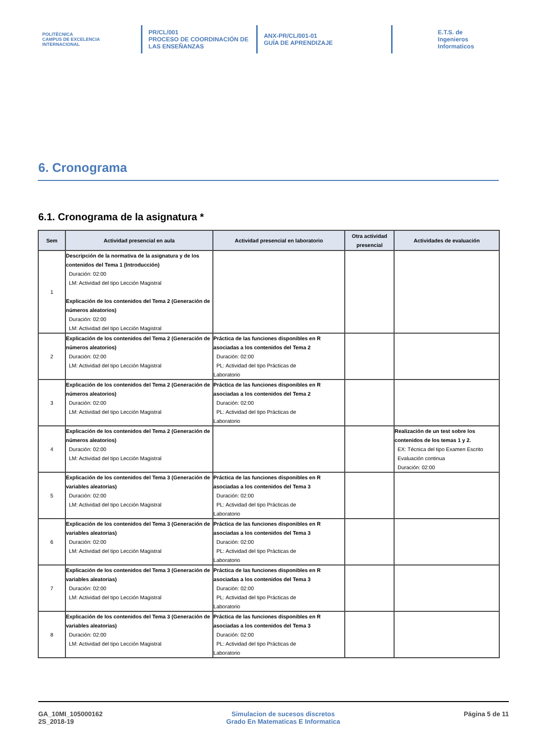POLITÉCNICA
CAMPUS DE EXCELENCIA INTERNACIONAL
PR/CL/001
PROCESO DE COORDINACIÓN DE LAS ENSEÑANZAS
ANX-PR/CL/001-01
GUÍA DE APRENDIZAJE
E.T.S. de Ingenieros
Informaticos
6. Cronograma
6.1. Cronograma de la asignatura *
| Sem | Actividad presencial en aula | Actividad presencial en laboratorio | Otra actividad presencial | Actividades de evaluación |
| --- | --- | --- | --- | --- |
| 1 | Descripción de la normativa de la asignatura y de los contenidos del Tema 1 (Introducción) Duración: 02:00 LM: Actividad del tipo Lección Magistral Explicación de los contenidos del Tema 2 (Generación de números aleatorios) Duración: 02:00 LM: Actividad del tipo Lección Magistral | | | |
| 2 | Explicación de los contenidos del Tema 2 (Generación de números aleatorios) Duración: 02:00 LM: Actividad del tipo Lección Magistral | Práctica de las funciones disponibles en R asociadas a los contenidos del Tema 2 Duración: 02:00 PL: Actividad del tipo Prácticas de Laboratorio | | |
| 3 | Explicación de los contenidos del Tema 2 (Generación de números aleatorios) Duración: 02:00 LM: Actividad del tipo Lección Magistral | Práctica de las funciones disponibles en R asociadas a los contenidos del Tema 2 Duración: 02:00 PL: Actividad del tipo Prácticas de Laboratorio | | |
| 4 | Explicación de los contenidos del Tema 2 (Generación de números aleatorios) Duración: 02:00 LM: Actividad del tipo Lección Magistral | | | Realización de un test sobre los contenidos de los temas 1 y 2. EX: Técnica del tipo Examen Escrito Evaluación continua Duración: 02:00 |
| 5 | Explicación de los contenidos del Tema 3 (Generación de variables aleatorias) Duración: 02:00 LM: Actividad del tipo Lección Magistral | Práctica de las funciones disponibles en R asociadas a los contenidos del Tema 3 Duración: 02:00 PL: Actividad del tipo Prácticas de Laboratorio | | |
| 6 | Explicación de los contenidos del Tema 3 (Generación de variables aleatorias) Duración: 02:00 LM: Actividad del tipo Lección Magistral | Práctica de las funciones disponibles en R asociadas a los contenidos del Tema 3 Duración: 02:00 PL: Actividad del tipo Prácticas de Laboratorio | | |
| 7 | Explicación de los contenidos del Tema 3 (Generación de variables aleatorias) Duración: 02:00 LM: Actividad del tipo Lección Magistral | Práctica de las funciones disponibles en R asociadas a los contenidos del Tema 3 Duración: 02:00 PL: Actividad del tipo Prácticas de Laboratorio | | |
| 8 | Explicación de los contenidos del Tema 3 (Generación de variables aleatorias) Duración: 02:00 LM: Actividad del tipo Lección Magistral | Práctica de las funciones disponibles en R asociadas a los contenidos del Tema 3 Duración: 02:00 PL: Actividad del tipo Prácticas de Laboratorio | | |
GA_10MI_105000162
2S_2018-19
Simulacion de sucesos discretos
Grado En Matematicas E Informatica
Página 5 de 11